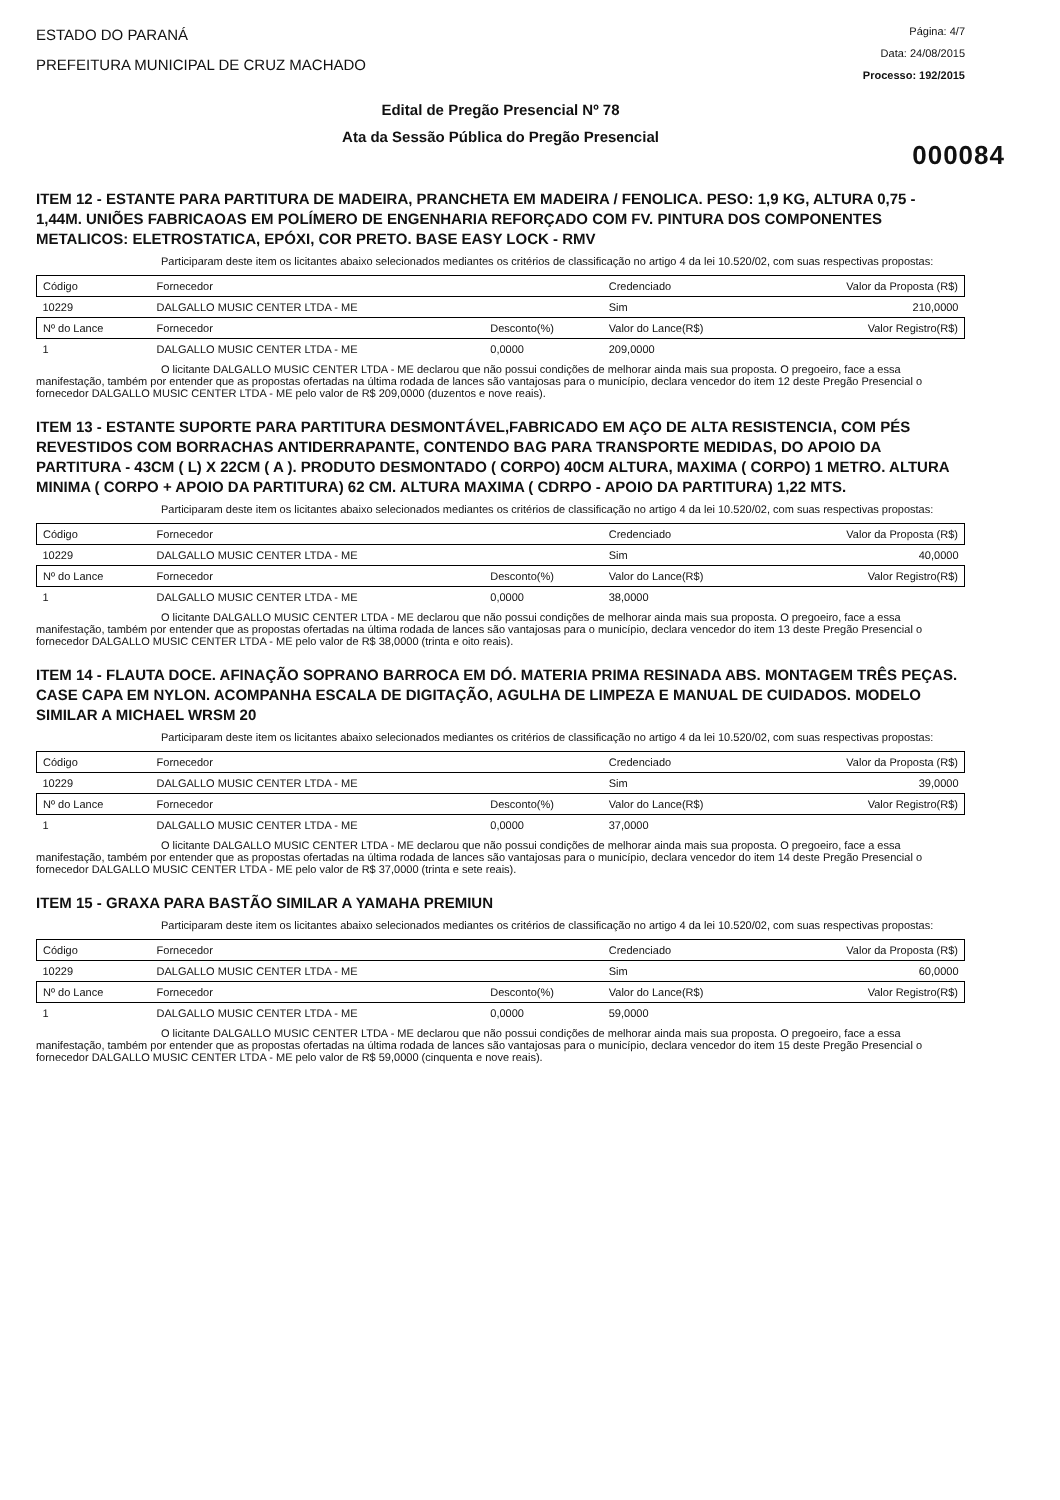ESTADO DO PARANÁ
PREFEITURA MUNICIPAL DE CRUZ MACHADO
Página: 4/7
Data: 24/08/2015
Processo: 192/2015
Edital de Pregão Presencial Nº 78
Ata da Sessão Pública do Pregão Presencial
000084
ITEM 12 - ESTANTE PARA PARTITURA DE MADEIRA, PRANCHETA EM MADEIRA / FENOLICA. PESO: 1,9 KG, ALTURA 0,75 - 1,44M. UNIÕES FABRICAOAS EM POLÍMERO DE ENGENHARIA REFORÇADO COM FV. PINTURA DOS COMPONENTES METALICOS: ELETROSTATICA, EPÓXI, COR PRETO. BASE EASY LOCK - RMV
Participaram deste item os licitantes abaixo selecionados mediantes os critérios de classificação no artigo 4 da lei 10.520/02, com suas respectivas propostas:
| Código | Fornecedor | | Credenciado | Valor da Proposta (R$) |
| --- | --- | --- | --- | --- |
| 10229 | DALGALLO MUSIC CENTER LTDA - ME | | Sim | 210,0000 |
| Nº do Lance | Fornecedor | Desconto(%) | Valor do Lance(R$) | Valor Registro(R$) |
| 1 | DALGALLO MUSIC CENTER LTDA - ME | 0,0000 | 209,0000 | |
O licitante DALGALLO MUSIC CENTER LTDA - ME declarou que não possui condições de melhorar ainda mais sua proposta. O pregoeiro, face a essa manifestação, também por entender que as propostas ofertadas na última rodada de lances são vantajosas para o município, declara vencedor do item 12 deste Pregão Presencial o fornecedor DALGALLO MUSIC CENTER LTDA - ME pelo valor de R$ 209,0000 (duzentos e nove reais).
ITEM 13 - ESTANTE SUPORTE PARA PARTITURA DESMONTÁVEL,FABRICADO EM AÇO DE ALTA RESISTENCIA, COM PÉS REVESTIDOS COM BORRACHAS ANTIDERRAPANTE, CONTENDO BAG PARA TRANSPORTE MEDIDAS, DO APOIO DA PARTITURA - 43CM ( L) X 22CM ( A ). PRODUTO DESMONTADO ( CORPO) 40CM ALTURA, MAXIMA ( CORPO) 1 METRO. ALTURA MINIMA ( CORPO + APOIO DA PARTITURA) 62 CM. ALTURA MAXIMA ( CDRPO - APOIO DA PARTITURA) 1,22 MTS.
Participaram deste item os licitantes abaixo selecionados mediantes os critérios de classificação no artigo 4 da lei 10.520/02, com suas respectivas propostas:
| Código | Fornecedor | | Credenciado | Valor da Proposta (R$) |
| --- | --- | --- | --- | --- |
| 10229 | DALGALLO MUSIC CENTER LTDA - ME | | Sim | 40,0000 |
| Nº do Lance | Fornecedor | Desconto(%) | Valor do Lance(R$) | Valor Registro(R$) |
| 1 | DALGALLO MUSIC CENTER LTDA - ME | 0,0000 | 38,0000 | |
O licitante DALGALLO MUSIC CENTER LTDA - ME declarou que não possui condições de melhorar ainda mais sua proposta. O pregoeiro, face a essa manifestação, também por entender que as propostas ofertadas na última rodada de lances são vantajosas para o município, declara vencedor do item 13 deste Pregão Presencial o fornecedor DALGALLO MUSIC CENTER LTDA - ME pelo valor de R$ 38,0000 (trinta e oito reais).
ITEM 14 - FLAUTA DOCE. AFINAÇÃO SOPRANO BARROCA EM DÓ. MATERIA PRIMA RESINADA ABS. MONTAGEM TRÊS PEÇAS. CASE CAPA EM NYLON. ACOMPANHA ESCALA DE DIGITAÇÃO, AGULHA DE LIMPEZA E MANUAL DE CUIDADOS. MODELO SIMILAR A MICHAEL WRSM 20
Participaram deste item os licitantes abaixo selecionados mediantes os critérios de classificação no artigo 4 da lei 10.520/02, com suas respectivas propostas:
| Código | Fornecedor | | Credenciado | Valor da Proposta (R$) |
| --- | --- | --- | --- | --- |
| 10229 | DALGALLO MUSIC CENTER LTDA - ME | | Sim | 39,0000 |
| Nº do Lance | Fornecedor | Desconto(%) | Valor do Lance(R$) | Valor Registro(R$) |
| 1 | DALGALLO MUSIC CENTER LTDA - ME | 0,0000 | 37,0000 | |
O licitante DALGALLO MUSIC CENTER LTDA - ME declarou que não possui condições de melhorar ainda mais sua proposta. O pregoeiro, face a essa manifestação, também por entender que as propostas ofertadas na última rodada de lances são vantajosas para o município, declara vencedor do item 14 deste Pregão Presencial o fornecedor DALGALLO MUSIC CENTER LTDA - ME pelo valor de R$ 37,0000 (trinta e sete reais).
ITEM 15 - GRAXA PARA BASTÃO SIMILAR A YAMAHA PREMIUN
Participaram deste item os licitantes abaixo selecionados mediantes os critérios de classificação no artigo 4 da lei 10.520/02, com suas respectivas propostas:
| Código | Fornecedor | | Credenciado | Valor da Proposta (R$) |
| --- | --- | --- | --- | --- |
| 10229 | DALGALLO MUSIC CENTER LTDA - ME | | Sim | 60,0000 |
| Nº do Lance | Fornecedor | Desconto(%) | Valor do Lance(R$) | Valor Registro(R$) |
| 1 | DALGALLO MUSIC CENTER LTDA - ME | 0,0000 | 59,0000 | |
O licitante DALGALLO MUSIC CENTER LTDA - ME declarou que não possui condições de melhorar ainda mais sua proposta. O pregoeiro, face a essa manifestação, também por entender que as propostas ofertadas na última rodada de lances são vantajosas para o município, declara vencedor do item 15 deste Pregão Presencial o fornecedor DALGALLO MUSIC CENTER LTDA - ME pelo valor de R$ 59,0000 (cinquenta e nove reais).